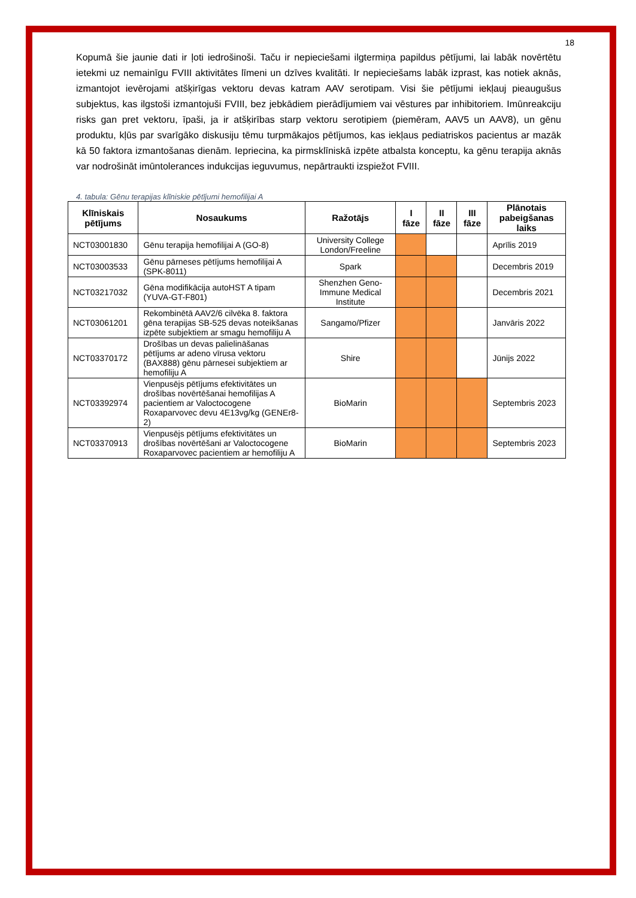18
Kopumā šie jaunie dati ir ļoti iedrošinoši. Taču ir nepieciešami ilgtermiņa papildus pētījumi, lai labāk novērtētu ietekmi uz nemainīgu FVIII aktivitātes līmeni un dzīves kvalitāti. Ir nepieciešams labāk izprast, kas notiek aknās, izmantojot ievērojami atšķirīgas vektoru devas katram AAV serotipam. Visi šie pētījumi iekļauj pieaugušus subjektus, kas ilgstoši izmantojuši FVIII, bez jebkādiem pierādījumiem vai vēstures par inhibitoriem. Imūnreakciju risks gan pret vektoru, īpaši, ja ir atšķirības starp vektoru serotipiem (piemēram, AAV5 un AAV8), un gēnu produktu, kļūs par svarīgāko diskusiju tēmu turpmākajos pētījumos, kas iekļaus pediatriskos pacientus ar mazāk kā 50 faktora izmantošanas dienām. Iepriecina, ka pirmsklīniskā izpēte atbalsta konceptu, ka gēnu terapija aknās var nodrošināt imūntolerances indukcijas ieguvumus, nepārtraukti izspiežot FVIII.
4. tabula: Gēnu terapijas klīniskie pētījumi hemofilijai A
| Klīniskais pētījums | Nosaukums | Ražotājs | I fāze | II fāze | III fāze | Plānotais pabeigšanas laiks |
| --- | --- | --- | --- | --- | --- | --- |
| NCT03001830 | Gēnu terapija hemofilijai A (GO-8) | University College London/Freeline | | | | Aprīlis 2019 |
| NCT03003533 | Gēnu pārneses pētījums hemofilijai A (SPK-8011) | Spark | | | | Decembris 2019 |
| NCT03217032 | Gēna modifikācija autoHST A tipam (YUVA-GT-F801) | Shenzhen Geno-Immune Medical Institute | | | | Decembris 2021 |
| NCT03061201 | Rekombinētā AAV2/6 cilvēka 8. faktora gēna terapijas SB-525 devas noteikšanas izpēte subjektiem ar smagu hemofiliju A | Sangamo/Pfizer | | | | Janvāris 2022 |
| NCT03370172 | Drošības un devas palielināšanas pētījums ar adeno vīrusa vektoru (BAX888) gēnu pārnesei subjektiem ar hemofiliju A | Shire | | | | Jūnijs 2022 |
| NCT03392974 | Vienpusējs pētījums efektivitātes un drošības novērtēšanai hemofilijas A pacientiem ar Valoctocogene Roxaparvovec devu 4E13vg/kg (GENEr8-2) | BioMarin | | | | Septembris 2023 |
| NCT03370913 | Vienpusējs pētījums efektivitātes un drošības novērtēšani ar Valoctocogene Roxaparvovec pacientiem ar hemofiliju A | BioMarin | | | | Septembris 2023 |